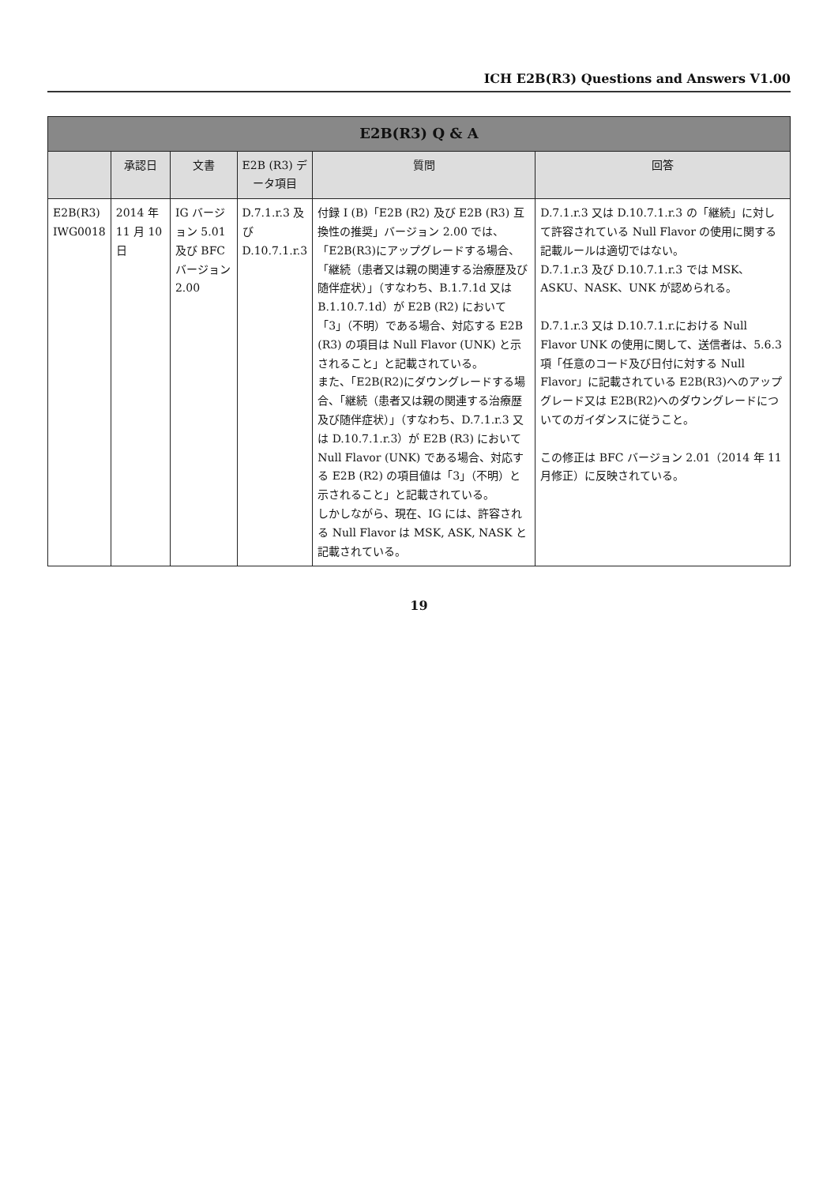ICH E2B(R3) Questions and Answers V1.00
| E2B(R3) Q & A | | | | | |
| --- | --- | --- | --- | --- | --- |
| | 承認日 | 文書 | E2B (R3) データ項目 | 質問 | 回答 |
| E2B(R3) IWG0018 | 2014 年 11 月 10 日 | IG バージョン 5.01 及び BFC バージョン 2.00 | D.7.1.r.3 及び D.10.7.1.r.3 | 付録 I (B)「E2B (R2) 及び E2B (R3) 互換性の推奨」バージョン 2.00 では、「E2B(R3)にアップグレードする場合、「継続（患者又は親の関連する治療歴及び随伴症状）」（すなわち、B.1.7.1d 又は B.1.10.7.1d）が E2B (R2) において「3」（不明）である場合、対応する E2B (R3) の項目は Null Flavor (UNK) と示されること」と記載されている。 また、「E2B(R2)にダウングレードする場合、「継続（患者又は親の関連する治療歴及び随伴症状）」（すなわち、D.7.1.r.3 又は D.10.7.1.r.3）が E2B (R3) において Null Flavor (UNK) である場合、対応する E2B (R2) の項目値は「3」（不明）と示されること」と記載されている。 しかしながら、現在、IG には、許容される Null Flavor は MSK, ASK, NASK と記載されている。 | D.7.1.r.3 又は D.10.7.1.r.3 の「継続」に対して許容されている Null Flavor の使用に関する記載ルールは適切ではない。 D.7.1.r.3 及び D.10.7.1.r.3 では MSK、ASKU、NASK、UNK が認められる。 D.7.1.r.3 又は D.10.7.1.r.における Null Flavor UNK の使用に関して、送信者は、5.6.3 項「任意のコード及び日付に対する Null Flavor」に記載されている E2B(R3)へのアップグレード又は E2B(R2)へのダウングレードについてのガイダンスに従うこと。 この修正は BFC バージョン 2.01（2014 年 11 月修正）に反映されている。 |
19